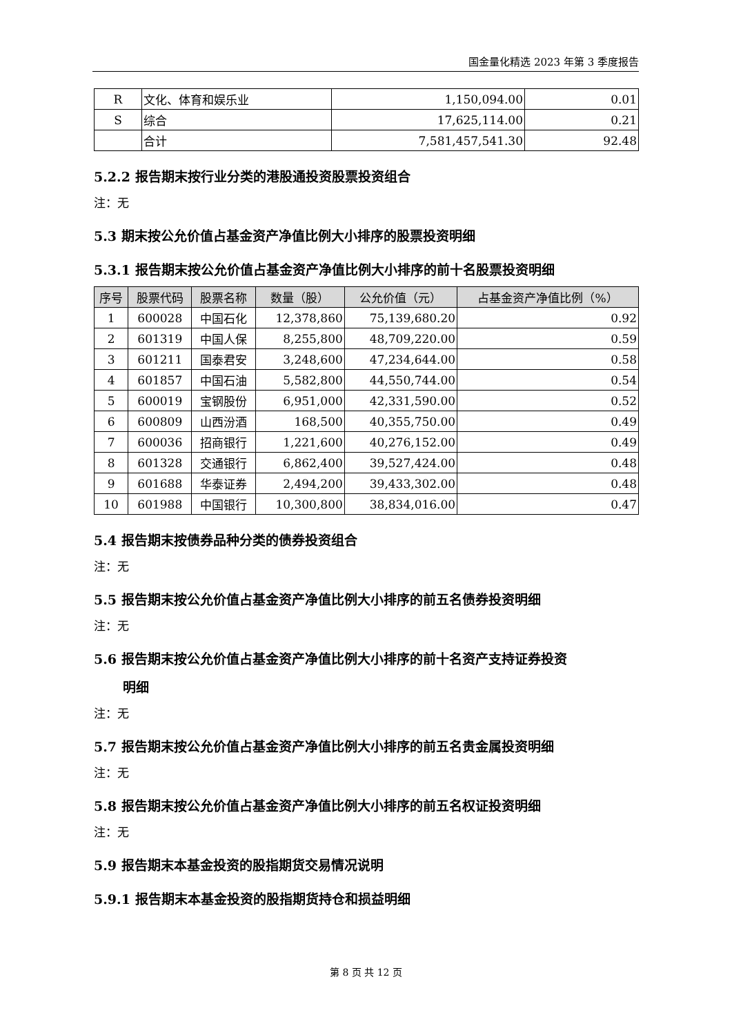国金量化精选 2023 年第 3 季度报告
| R | 文化、体育和娱乐业 | 1,150,094.00 | 0.01 |
| S | 综合 | 17,625,114.00 | 0.21 |
| | 合计 | 7,581,457,541.30 | 92.48 |
5.2.2 报告期末按行业分类的港股通投资股票投资组合
注：无
5.3 期末按公允价值占基金资产净值比例大小排序的股票投资明细
5.3.1 报告期末按公允价值占基金资产净值比例大小排序的前十名股票投资明细
| 序号 | 股票代码 | 股票名称 | 数量（股） | 公允价值（元） | 占基金资产净值比例（%） |
| --- | --- | --- | --- | --- | --- |
| 1 | 600028 | 中国石化 | 12,378,860 | 75,139,680.20 | 0.92 |
| 2 | 601319 | 中国人保 | 8,255,800 | 48,709,220.00 | 0.59 |
| 3 | 601211 | 国泰君安 | 3,248,600 | 47,234,644.00 | 0.58 |
| 4 | 601857 | 中国石油 | 5,582,800 | 44,550,744.00 | 0.54 |
| 5 | 600019 | 宝钢股份 | 6,951,000 | 42,331,590.00 | 0.52 |
| 6 | 600809 | 山西汾酒 | 168,500 | 40,355,750.00 | 0.49 |
| 7 | 600036 | 招商银行 | 1,221,600 | 40,276,152.00 | 0.49 |
| 8 | 601328 | 交通银行 | 6,862,400 | 39,527,424.00 | 0.48 |
| 9 | 601688 | 华泰证券 | 2,494,200 | 39,433,302.00 | 0.48 |
| 10 | 601988 | 中国银行 | 10,300,800 | 38,834,016.00 | 0.47 |
5.4 报告期末按债券品种分类的债券投资组合
注：无
5.5 报告期末按公允价值占基金资产净值比例大小排序的前五名债券投资明细
注：无
5.6 报告期末按公允价值占基金资产净值比例大小排序的前十名资产支持证券投资
明细
注：无
5.7 报告期末按公允价值占基金资产净值比例大小排序的前五名贵金属投资明细
注：无
5.8 报告期末按公允价值占基金资产净值比例大小排序的前五名权证投资明细
注：无
5.9 报告期末本基金投资的股指期货交易情况说明
5.9.1 报告期末本基金投资的股指期货持仓和损益明细
第 8 页 共 12 页